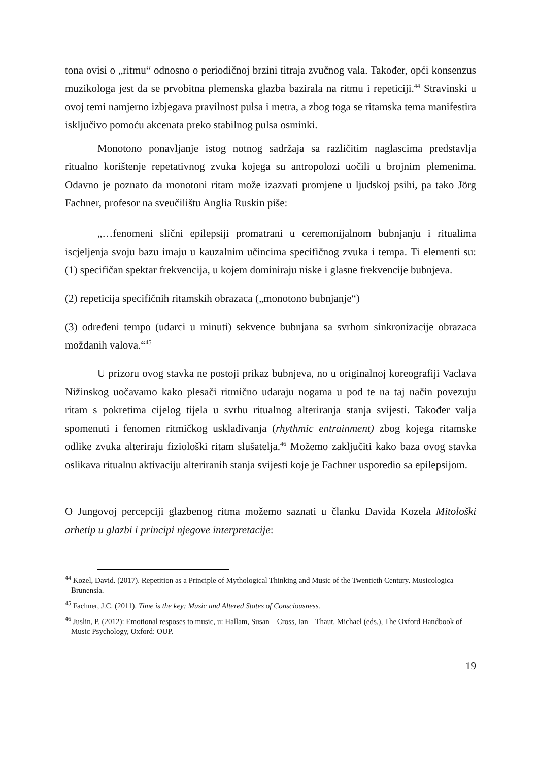tona ovisi o „ritmu“ odnosno o periodičnoj brzini titraja zvučnog vala. Također, opći konsenzus muzikologa jest da se prvobitna plemenska glazba bazirala na ritmu i repeticiji.<sup>44</sup> Stravinski u ovoj temi namjerno izbjegava pravilnost pulsa i metra, a zbog toga se ritamska tema manifestira isključivo pomoću akcenata preko stabilnog pulsa osminki.
Monotono ponavljanje istog notnog sadržaja sa različitim naglascima predstavlja ritualno korištenje repetativnog zvuka kojega su antropolozi uočili u brojnim plemenima. Odavno je poznato da monotoni ritam može izazvati promjene u ljudskoj psihi, pa tako Jörg Fachner, profesor na sveučilištu Anglia Ruskin piše:
„…fenomeni slični epilepsiji promatrani u ceremonijalnom bubnjanju i ritualima iscjeljenja svoju bazu imaju u kauzalnim učincima specifičnog zvuka i tempa. Ti elementi su: (1) specifičan spektar frekvencija, u kojem dominiraju niske i glasne frekvencije bubnjeva.
(2) repeticija specifičnih ritamskih obrazaca („monotono bubnjanje“)
(3) određeni tempo (udarci u minuti) sekvence bubnjana sa svrhom sinkronizacije obrazaca moždanih valova.“<sup>45</sup>
U prizoru ovog stavka ne postoji prikaz bubnjeva, no u originalnoj koreografiji Vaclava Nižinskog uočavamo kako plesači ritmično udaraju nogama u pod te na taj način povezuju ritam s pokretima cijelog tijela u svrhu ritualnog alteriranja stanja svijesti. Također valja spomenuti i fenomen ritmičkog usklađivanja (rhythmic entrainment) zbog kojega ritamske odlike zvuka alteriraju fiziološki ritam slušatelja.<sup>46</sup> Možemo zaključiti kako baza ovog stavka oslikava ritualnu aktivaciju alteriranih stanja svijesti koje je Fachner usporedio sa epilepsijom.
O Jungovoj percepciji glazbenog ritma možemo saznati u članku Davida Kozela Mitološki arhetip u glazbi i principi njegove interpretacije:
<sup>44</sup> Kozel, David. (2017). Repetition as a Principle of Mythological Thinking and Music of the Twentieth Century. Musicologica Brunensia.
<sup>45</sup> Fachner, J.C. (2011). Time is the key: Music and Altered States of Consciousness.
<sup>46</sup> Juslin, P. (2012): Emotional resposes to music, u: Hallam, Susan – Cross, Ian – Thaut, Michael (eds.), The Oxford Handbook of Music Psychology, Oxford: OUP.
19